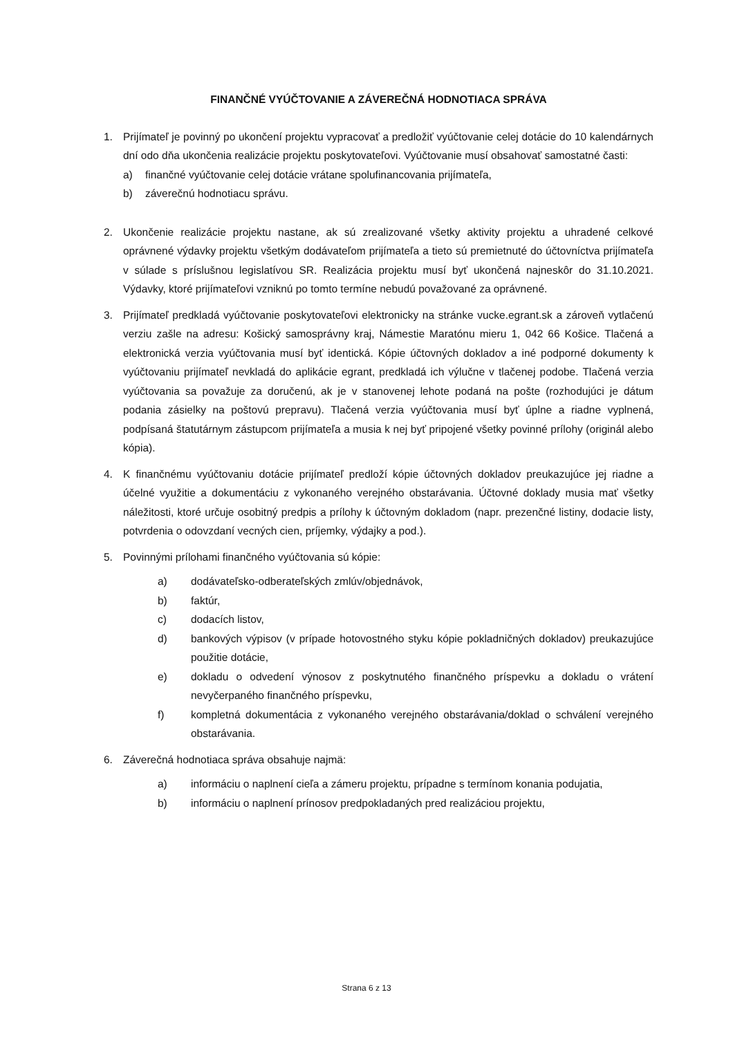FINANČNÉ VYÚČTOVANIE A ZÁVEREČNÁ HODNOTIACA SPRÁVA
1. Prijímateľ je povinný po ukončení projektu vypracovať a predložiť vyúčtovanie celej dotácie do 10 kalendárnych dní odo dňa ukončenia realizácie projektu poskytovateľovi. Vyúčtovanie musí obsahovať samostatné časti:
a) finančné vyúčtovanie celej dotácie vrátane spolufinancovania prijímateľa,
b) záverečnú hodnotiacu správu.
2. Ukončenie realizácie projektu nastane, ak sú zrealizované všetky aktivity projektu a uhradené celkové oprávnené výdavky projektu všetkým dodávateľom prijímateľa a tieto sú premietnuté do účtovníctva prijímateľa v súlade s príslušnou legislatívou SR. Realizácia projektu musí byť ukončená najneskôr do 31.10.2021. Výdavky, ktoré prijímateľovi vzniknú po tomto termíne nebudú považované za oprávnené.
3. Prijímateľ predkladá vyúčtovanie poskytovateľovi elektronicky na stránke vucke.egrant.sk a zároveň vytlačenú verziu zašle na adresu: Košický samosprávny kraj, Námestie Maratónu mieru 1, 042 66 Košice. Tlačená a elektronická verzia vyúčtovania musí byť identická. Kópie účtovných dokladov a iné podporné dokumenty k vyúčtovaniu prijímateľ nevkladá do aplikácie egrant, predkladá ich výlučne v tlačenej podobe. Tlačená verzia vyúčtovania sa považuje za doručenú, ak je v stanovenej lehote podaná na pošte (rozhodujúci je dátum podania zásielky na poštovú prepravu). Tlačená verzia vyúčtovania musí byť úplne a riadne vyplnená, podpísaná štatutárnym zástupcom prijímateľa a musia k nej byť pripojené všetky povinné prílohy (originál alebo kópia).
4. K finančnému vyúčtovaniu dotácie prijímateľ predloží kópie účtovných dokladov preukazujúce jej riadne a účelné využitie a dokumentáciu z vykonaného verejného obstarávania. Účtovné doklady musia mať všetky náležitosti, ktoré určuje osobitný predpis a prílohy k účtovným dokladom (napr. prezenčné listiny, dodacie listy, potvrdenia o odovzdaní vecných cien, príjemky, výdajky a pod.).
5. Povinnými prílohami finančného vyúčtovania sú kópie:
a) dodávateľsko-odberateľských zmlúv/objednávok,
b) faktúr,
c) dodacích listov,
d) bankových výpisov (v prípade hotovostného styku kópie pokladničných dokladov) preukazujúce použitie dotácie,
e) dokladu o odvedení výnosov z poskytnutého finančného príspevku a dokladu o vrátení nevyčerpaného finančného príspevku,
f) kompletná dokumentácia z vykonaného verejného obstarávania/doklad o schválení verejného obstarávania.
6. Záverečná hodnotiaca správa obsahuje najmä:
a) informáciu o naplnení cieľa a zámeru projektu, prípadne s termínom konania podujatia,
b) informáciu o naplnení prínosov predpokladaných pred realizáciou projektu,
Strana 6 z 13